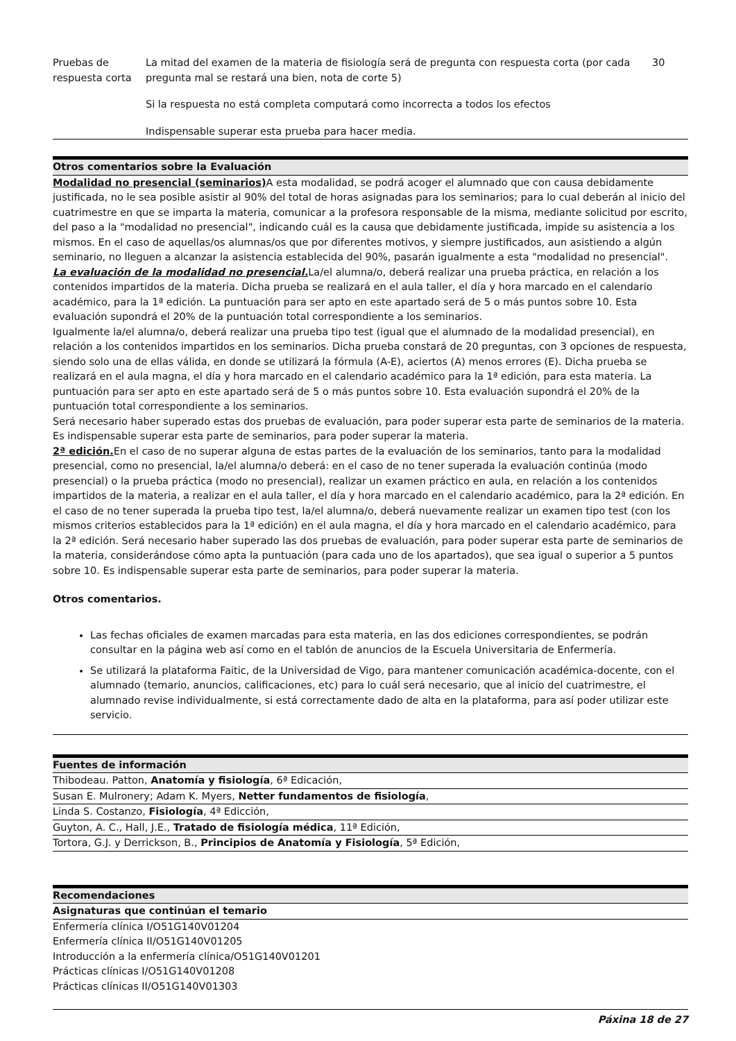| Pruebas de respuesta corta | La mitad del examen de la materia de fisiología será de pregunta con respuesta corta (por cada pregunta mal se restará una bien, nota de corte 5) Si la respuesta no está completa computará como incorrecta a todos los efectos Indispensable superar esta prueba para hacer media. | 30 |
Otros comentarios sobre la Evaluación
Modalidad no presencial (seminarios) A esta modalidad, se podrá acoger el alumnado que con causa debidamente justificada, no le sea posible asistir al 90% del total de horas asignadas para los seminarios; para lo cual deberán al inicio del cuatrimestre en que se imparta la materia, comunicar a la profesora responsable de la misma, mediante solicitud por escrito, del paso a la "modalidad no presencial", indicando cuál es la causa que debidamente justificada, impide su asistencia a los mismos. En el caso de aquellas/os alumnas/os que por diferentes motivos, y siempre justificados, aun asistiendo a algún seminario, no lleguen a alcanzar la asistencia establecida del 90%, pasarán igualmente a esta "modalidad no presencial".
La evaluación de la modalidad no presencial. La/el alumna/o, deberá realizar una prueba práctica, en relación a los contenidos impartidos de la materia. Dicha prueba se realizará en el aula taller, el día y hora marcado en el calendario académico, para la 1ª edición. La puntuación para ser apto en este apartado será de 5 o más puntos sobre 10. Esta evaluación supondrá el 20% de la puntuación total correspondiente a los seminarios.
Igualmente la/el alumna/o, deberá realizar una prueba tipo test (igual que el alumnado de la modalidad presencial), en relación a los contenidos impartidos en los seminarios. Dicha prueba constará de 20 preguntas, con 3 opciones de respuesta, siendo solo una de ellas válida, en donde se utilizará la fórmula (A-E), aciertos (A) menos errores (E). Dicha prueba se realizará en el aula magna, el día y hora marcado en el calendario académico para la 1ª edición, para esta materia. La puntuación para ser apto en este apartado será de 5 o más puntos sobre 10. Esta evaluación supondrá el 20% de la puntuación total correspondiente a los seminarios.
Será necesario haber superado estas dos pruebas de evaluación, para poder superar esta parte de seminarios de la materia. Es indispensable superar esta parte de seminarios, para poder superar la materia.
2ª edición. En el caso de no superar alguna de estas partes de la evaluación de los seminarios, tanto para la modalidad presencial, como no presencial, la/el alumna/o deberá: en el caso de no tener superada la evaluación continúa (modo presencial) o la prueba práctica (modo no presencial), realizar un examen práctico en aula, en relación a los contenidos impartidos de la materia, a realizar en el aula taller, el día y hora marcado en el calendario académico, para la 2ª edición. En el caso de no tener superada la prueba tipo test, la/el alumna/o, deberá nuevamente realizar un examen tipo test (con los mismos criterios establecidos para la 1ª edición) en el aula magna, el día y hora marcado en el calendario académico, para la 2ª edición. Será necesario haber superado las dos pruebas de evaluación, para poder superar esta parte de seminarios de la materia, considerándose cómo apta la puntuación (para cada uno de los apartados), que sea igual o superior a 5 puntos sobre 10. Es indispensable superar esta parte de seminarios, para poder superar la materia.
Otros comentarios.
Las fechas oficiales de examen marcadas para esta materia, en las dos ediciones correspondientes, se podrán consultar en la página web así como en el tablón de anuncios de la Escuela Universitaria de Enfermería.
Se utilizará la plataforma Faitic, de la Universidad de Vigo, para mantener comunicación académica-docente, con el alumnado (temario, anuncios, calificaciones, etc) para lo cuál será necesario, que al inicio del cuatrimestre, el alumnado revise individualmente, si está correctamente dado de alta en la plataforma, para así poder utilizar este servicio.
Fuentes de información
Thibodeau. Patton, Anatomía y fisiología, 6ª Edicación,
Susan E. Mulronery; Adam K. Myers, Netter fundamentos de fisiología,
Linda S. Costanzo, Fisiología, 4ª Edicción,
Guyton, A. C., Hall, J.E., Tratado de fisiología médica, 11ª Edición,
Tortora, G.J. y Derrickson, B., Principios de Anatomía y Fisiología, 5ª Edición,
Recomendaciones
Asignaturas que continúan el temario
Enfermería clínica I/O51G140V01204
Enfermería clínica II/O51G140V01205
Introducción a la enfermería clínica/O51G140V01201
Prácticas clínicas I/O51G140V01208
Prácticas clínicas II/O51G140V01303
Páxina 18 de 27